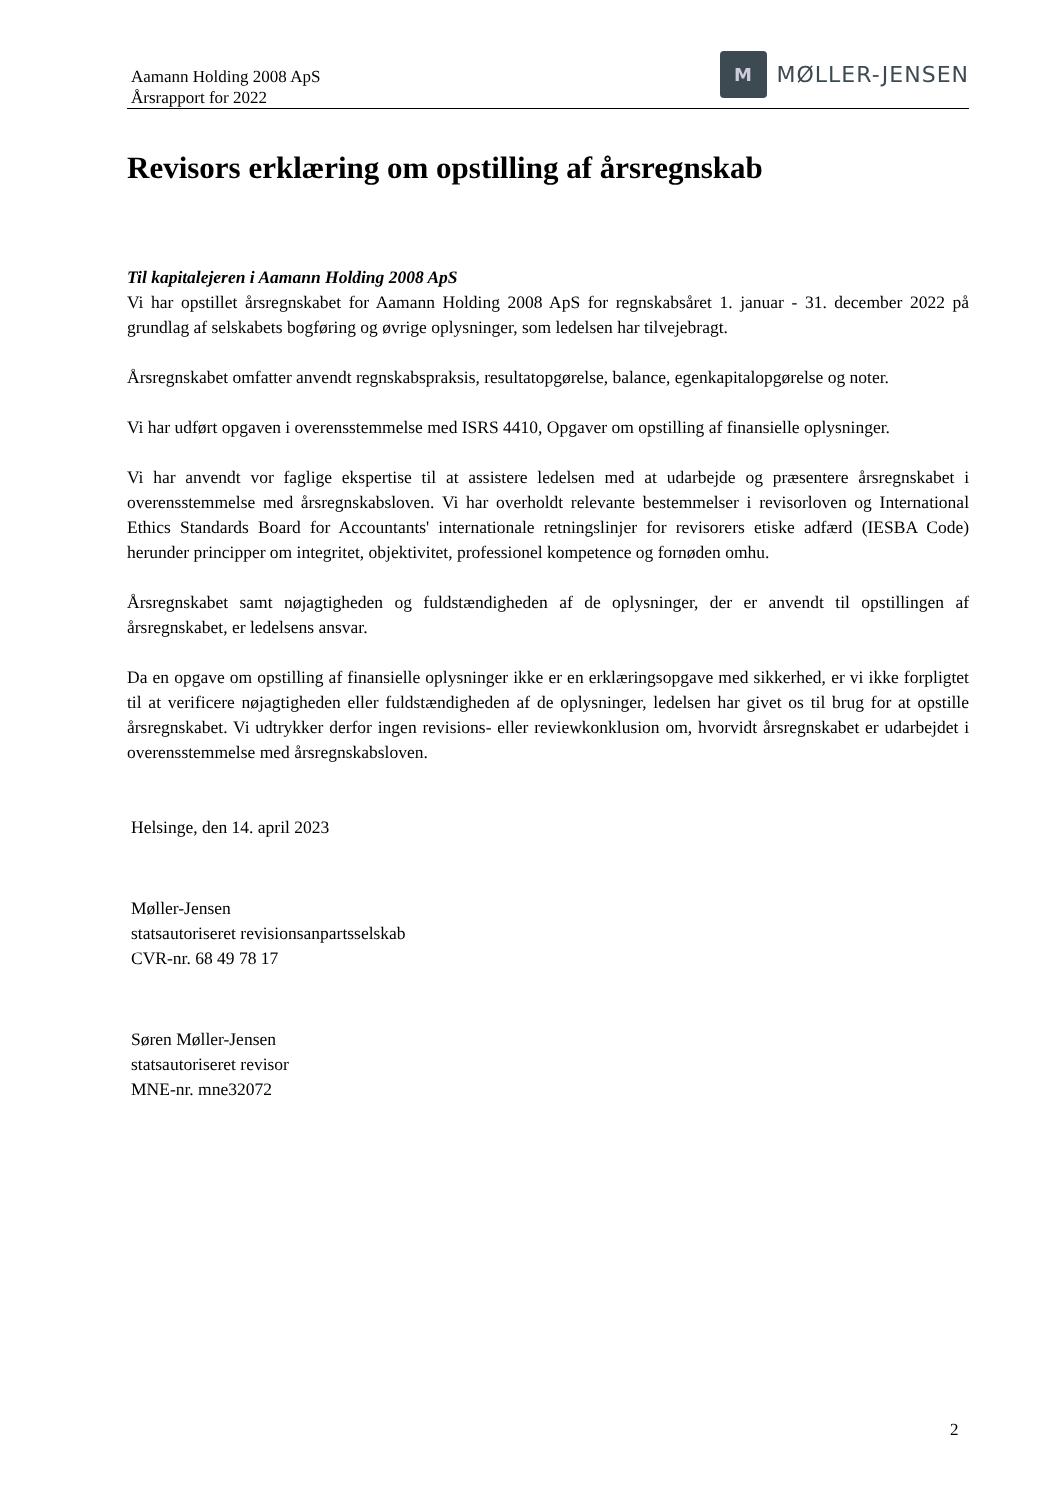Aamann Holding 2008 ApS
Årsrapport for 2022
M
MØLLER-JENSEN
Revisors erklæring om opstilling af årsregnskab
Til kapitalejeren i Aamann Holding 2008 ApS
Vi har opstillet årsregnskabet for Aamann Holding 2008 ApS for regnskabsåret 1. januar - 31. december 2022 på grundlag af selskabets bogføring og øvrige oplysninger, som ledelsen har tilvejebragt.
Årsregnskabet omfatter anvendt regnskabspraksis, resultatopgørelse, balance, egenkapitalopgørelse og noter.
Vi har udført opgaven i overensstemmelse med ISRS 4410, Opgaver om opstilling af finansielle oplysninger.
Vi har anvendt vor faglige ekspertise til at assistere ledelsen med at udarbejde og præsentere årsregnskabet i overensstemmelse med årsregnskabsloven. Vi har overholdt relevante bestemmelser i revisorloven og International Ethics Standards Board for Accountants' internationale retningslinjer for revisorers etiske adfærd (IESBA Code) herunder principper om integritet, objektivitet, professionel kompetence og fornøden omhu.
Årsregnskabet samt nøjagtigheden og fuldstændigheden af de oplysninger, der er anvendt til opstillingen af årsregnskabet, er ledelsens ansvar.
Da en opgave om opstilling af finansielle oplysninger ikke er en erklæringsopgave med sikkerhed, er vi ikke forpligtet til at verificere nøjagtigheden eller fuldstændigheden af de oplysninger, ledelsen har givet os til brug for at opstille årsregnskabet. Vi udtrykker derfor ingen revisions- eller reviewkonklusion om, hvorvidt årsregnskabet er udarbejdet i overensstemmelse med årsregnskabsloven.
Helsinge, den 14. april 2023
Møller-Jensen
statsautoriseret revisionsanpartsselskab
CVR-nr. 68 49 78 17
Søren Møller-Jensen
statsautoriseret revisor
MNE-nr. mne32072
2